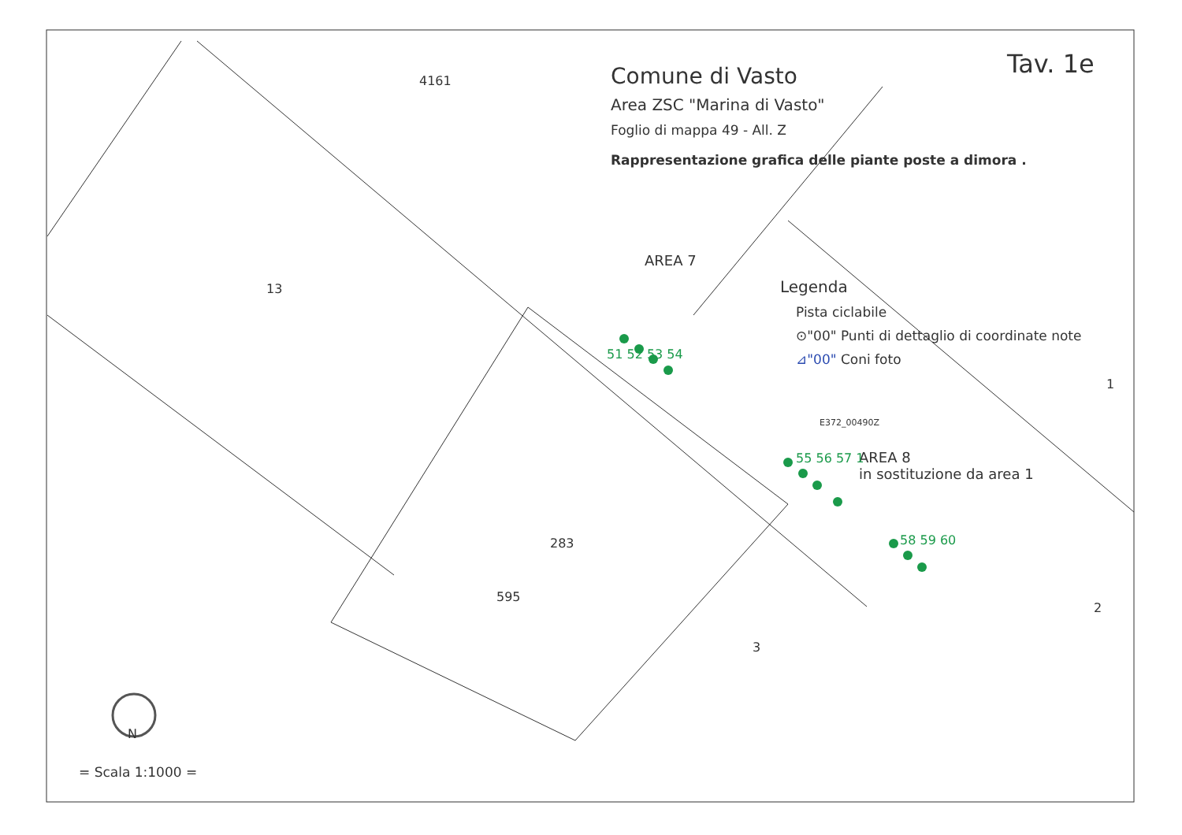Tav. 1e
Comune di Vasto
Area ZSC "Marina di Vasto"
Foglio di mappa 49 - All. Z
Rappresentazione grafica delle piante poste a dimora .
AREA 7
Legenda
Pista ciclabile
⊙"00" Punti di dettaglio di coordinate note
⊿"00" Coni foto
E372_00490Z
AREA 8
in sostituzione da area 1
4161
13
283
595
3
1
2
51 52 53 54
55 56 57 1
58 59 60
N
= Scala 1:1000 =